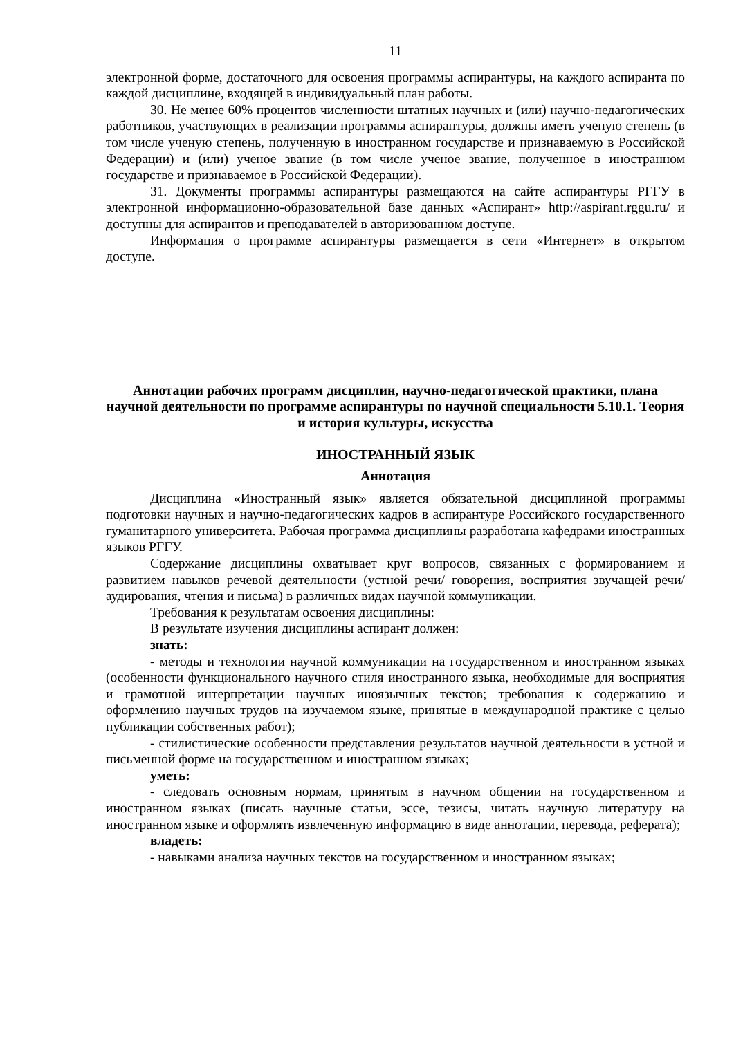11
электронной форме, достаточного для освоения программы аспирантуры, на каждого аспиранта по каждой дисциплине, входящей в индивидуальный план работы.
30. Не менее 60% процентов численности штатных научных и (или) научно-педагогических работников, участвующих в реализации программы аспирантуры, должны иметь ученую степень (в том числе ученую степень, полученную в иностранном государстве и признаваемую в Российской Федерации) и (или) ученое звание (в том числе ученое звание, полученное в иностранном государстве и признаваемое в Российской Федерации).
31. Документы программы аспирантуры размещаются на сайте аспирантуры РГГУ в электронной информационно-образовательной базе данных «Аспирант» http://aspirant.rggu.ru/ и доступны для аспирантов и преподавателей в авторизованном доступе.
Информация о программе аспирантуры размещается в сети «Интернет» в открытом доступе.
Аннотации рабочих программ дисциплин, научно-педагогической практики, плана научной деятельности по программе аспирантуры по научной специальности 5.10.1. Теория и история культуры, искусства
ИНОСТРАННЫЙ ЯЗЫК
Аннотация
Дисциплина «Иностранный язык» является обязательной дисциплиной программы подготовки научных и научно-педагогических кадров в аспирантуре Российского государственного гуманитарного университета. Рабочая программа дисциплины разработана кафедрами иностранных языков РГГУ.
Содержание дисциплины охватывает круг вопросов, связанных с формированием и развитием навыков речевой деятельности (устной речи/ говорения, восприятия звучащей речи/ аудирования, чтения и письма) в различных видах научной коммуникации.
Требования к результатам освоения дисциплины:
В результате изучения дисциплины аспирант должен:
знать:
- методы и технологии научной коммуникации на государственном и иностранном языках (особенности функционального научного стиля иностранного языка, необходимые для восприятия и грамотной интерпретации научных иноязычных текстов; требования к содержанию и оформлению научных трудов на изучаемом языке, принятые в международной практике с целью публикации собственных работ);
- стилистические особенности представления результатов научной деятельности в устной и письменной форме на государственном и иностранном языках;
уметь:
- следовать основным нормам, принятым в научном общении на государственном и иностранном языках (писать научные статьи, эссе, тезисы, читать научную литературу на иностранном языке и оформлять извлеченную информацию в виде аннотации, перевода, реферата);
владеть:
- навыками анализа научных текстов на государственном и иностранном языках;